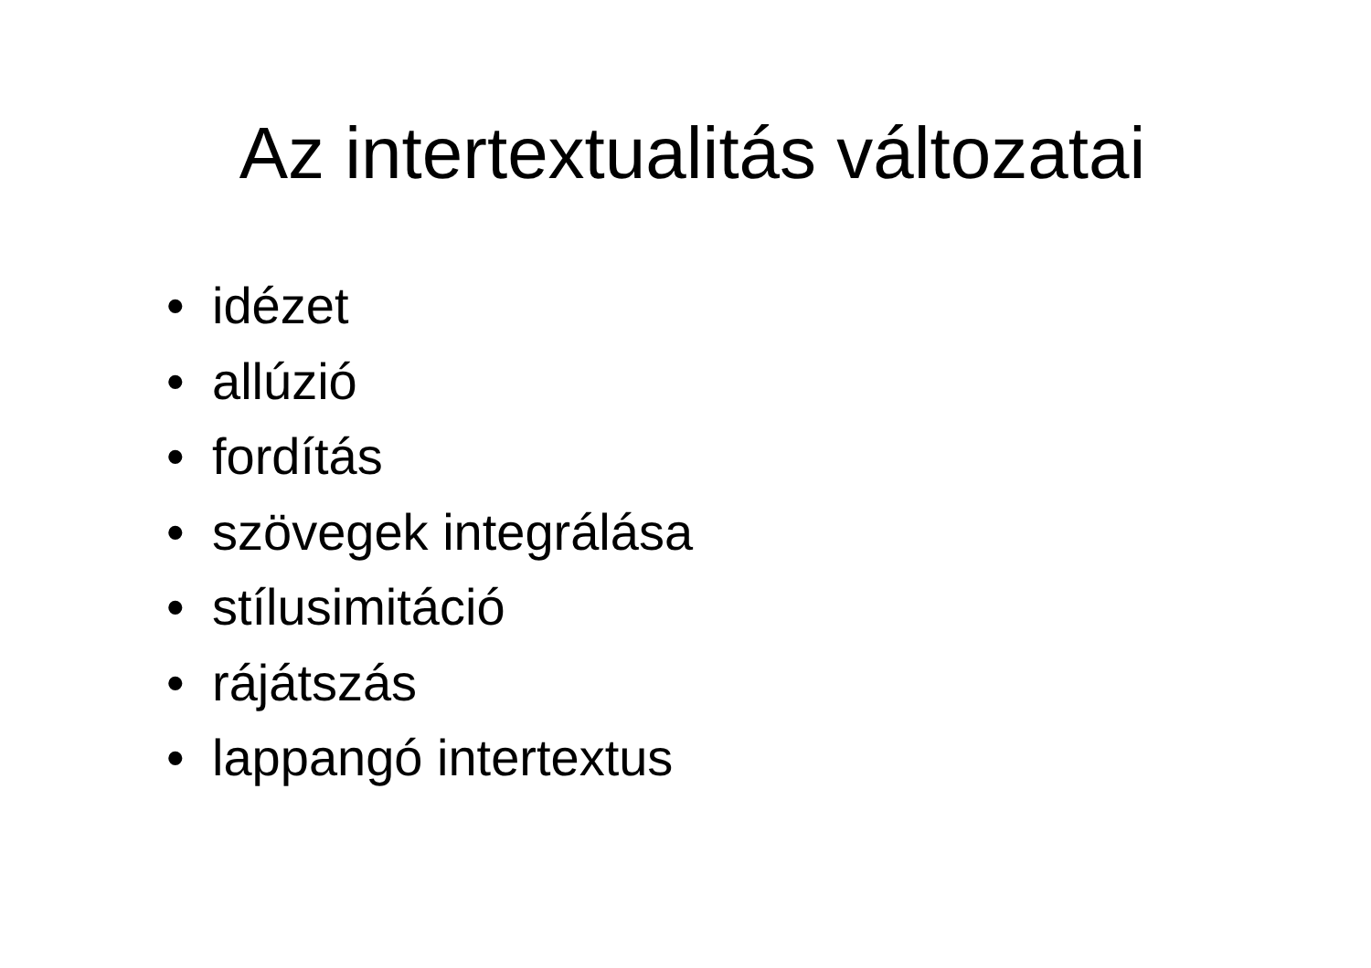Az intertextualitás változatai
• idézet
• allúzió
• fordítás
• szövegek integrálása
• stílusimitáció
• rájátszás
• lappangó intertextus